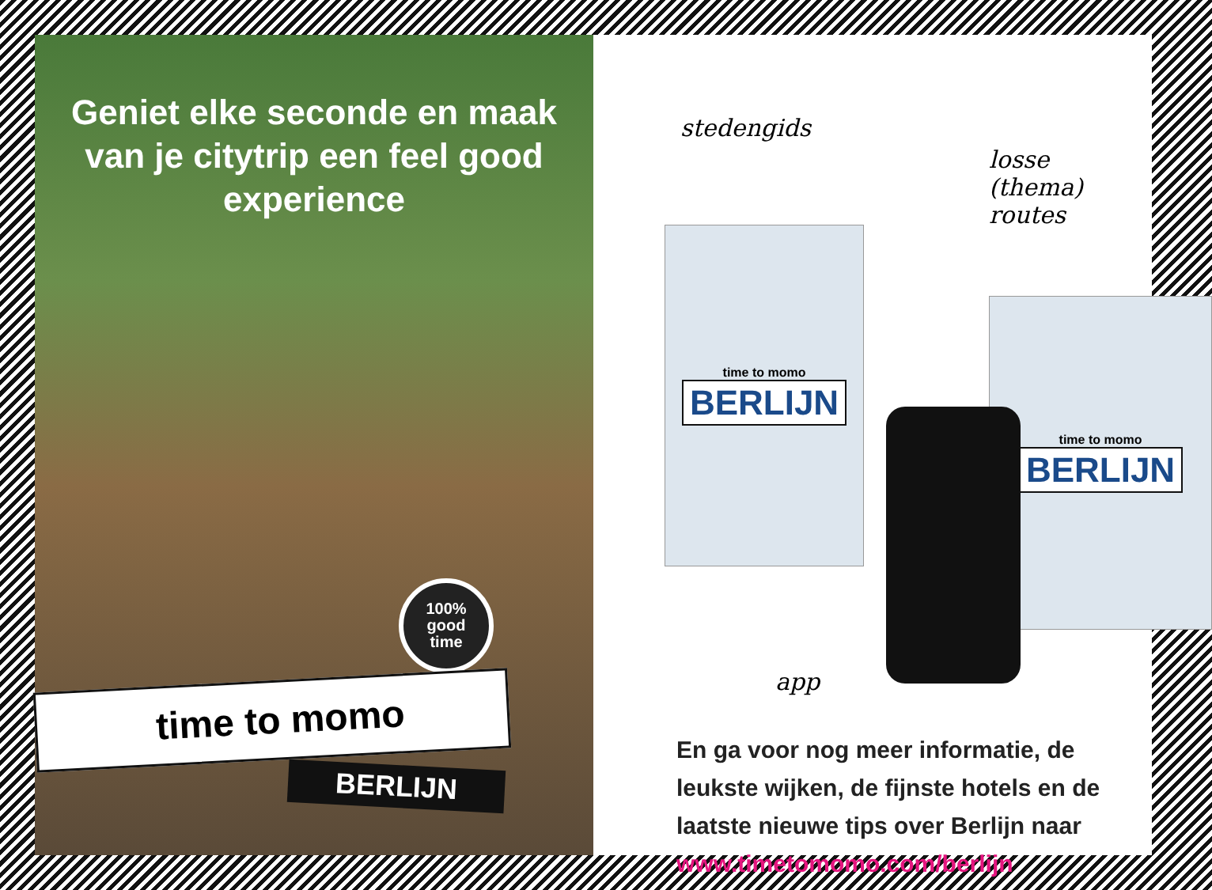Geniet elke seconde en maak van je citytrip een feel good experience
100%
good
time
time to momo
BERLIJN
stedengids
losse
(thema) routes
time to momo
BERLIJN
time to momo
BERLIJN
app
En ga voor nog meer informatie, de
leukste wijken, de fijnste hotels en de
laatste nieuwe tips over Berlijn naar
www.timetomomo.com/berlijn